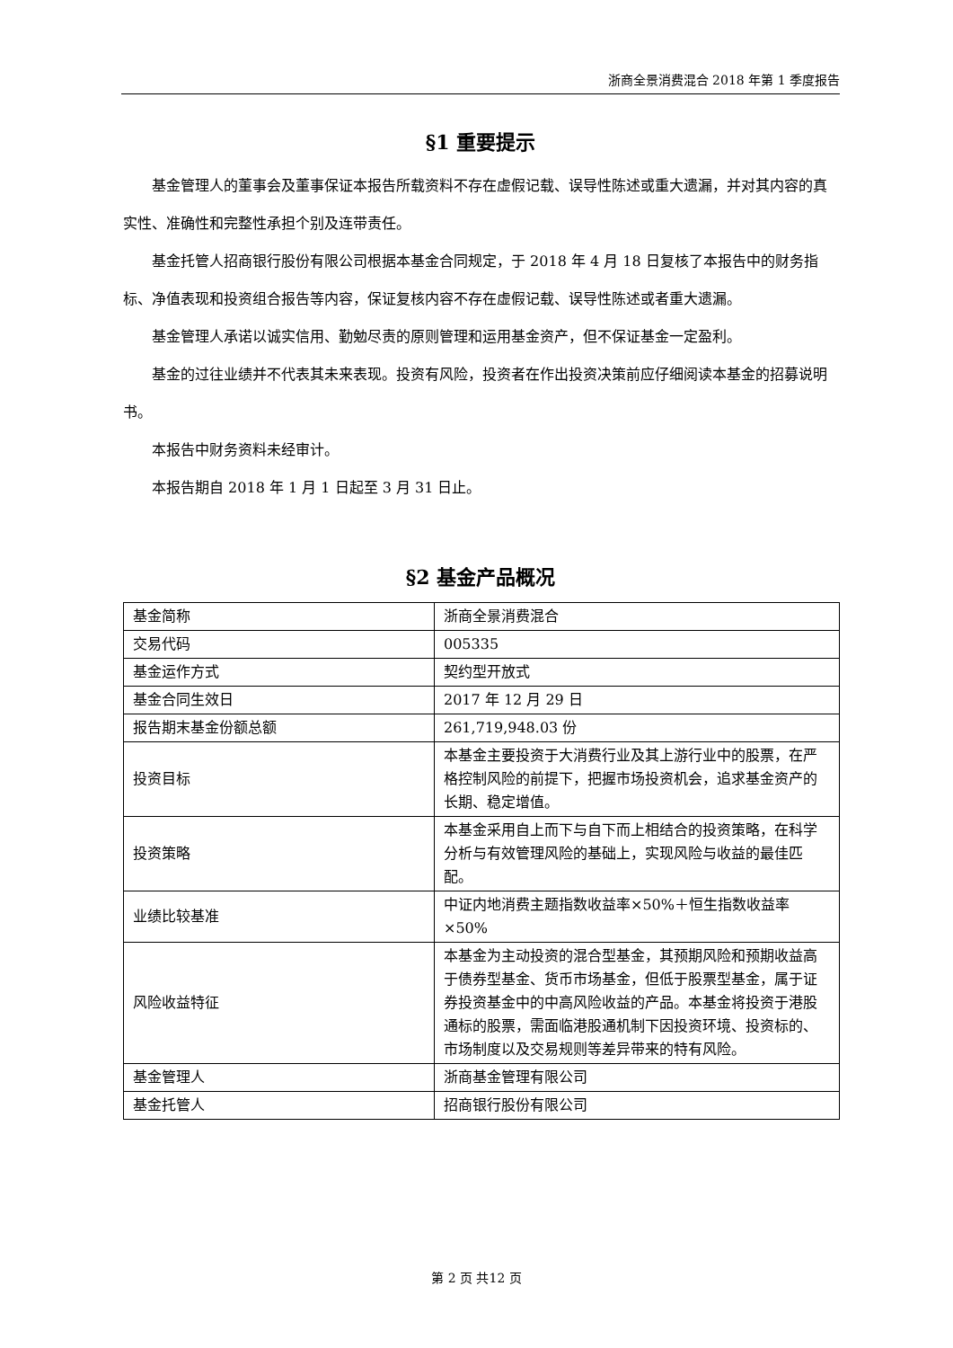浙商全景消费混合 2018 年第 1 季度报告
§1 重要提示
基金管理人的董事会及董事保证本报告所载资料不存在虚假记载、误导性陈述或重大遗漏，并对其内容的真实性、准确性和完整性承担个别及连带责任。
基金托管人招商银行股份有限公司根据本基金合同规定，于 2018 年 4 月 18 日复核了本报告中的财务指标、净值表现和投资组合报告等内容，保证复核内容不存在虚假记载、误导性陈述或者重大遗漏。
基金管理人承诺以诚实信用、勤勉尽责的原则管理和运用基金资产，但不保证基金一定盈利。
基金的过往业绩并不代表其未来表现。投资有风险，投资者在作出投资决策前应仔细阅读本基金的招募说明书。
本报告中财务资料未经审计。
本报告期自 2018 年 1 月 1 日起至 3 月 31 日止。
§2 基金产品概况
| 基金简称 | 浙商全景消费混合 |
| 交易代码 | 005335 |
| 基金运作方式 | 契约型开放式 |
| 基金合同生效日 | 2017 年 12 月 29 日 |
| 报告期末基金份额总额 | 261,719,948.03 份 |
| 投资目标 | 本基金主要投资于大消费行业及其上游行业中的股票，在严格控制风险的前提下，把握市场投资机会，追求基金资产的长期、稳定增值。 |
| 投资策略 | 本基金采用自上而下与自下而上相结合的投资策略，在科学分析与有效管理风险的基础上，实现风险与收益的最佳匹配。 |
| 业绩比较基准 | 中证内地消费主题指数收益率×50%＋恒生指数收益率×50% |
| 风险收益特征 | 本基金为主动投资的混合型基金，其预期风险和预期收益高于债券型基金、货币市场基金，但低于股票型基金，属于证券投资基金中的中高风险收益的产品。本基金将投资于港股通标的股票，需面临港股通机制下因投资环境、投资标的、市场制度以及交易规则等差异带来的特有风险。 |
| 基金管理人 | 浙商基金管理有限公司 |
| 基金托管人 | 招商银行股份有限公司 |
第 2 页 共12 页